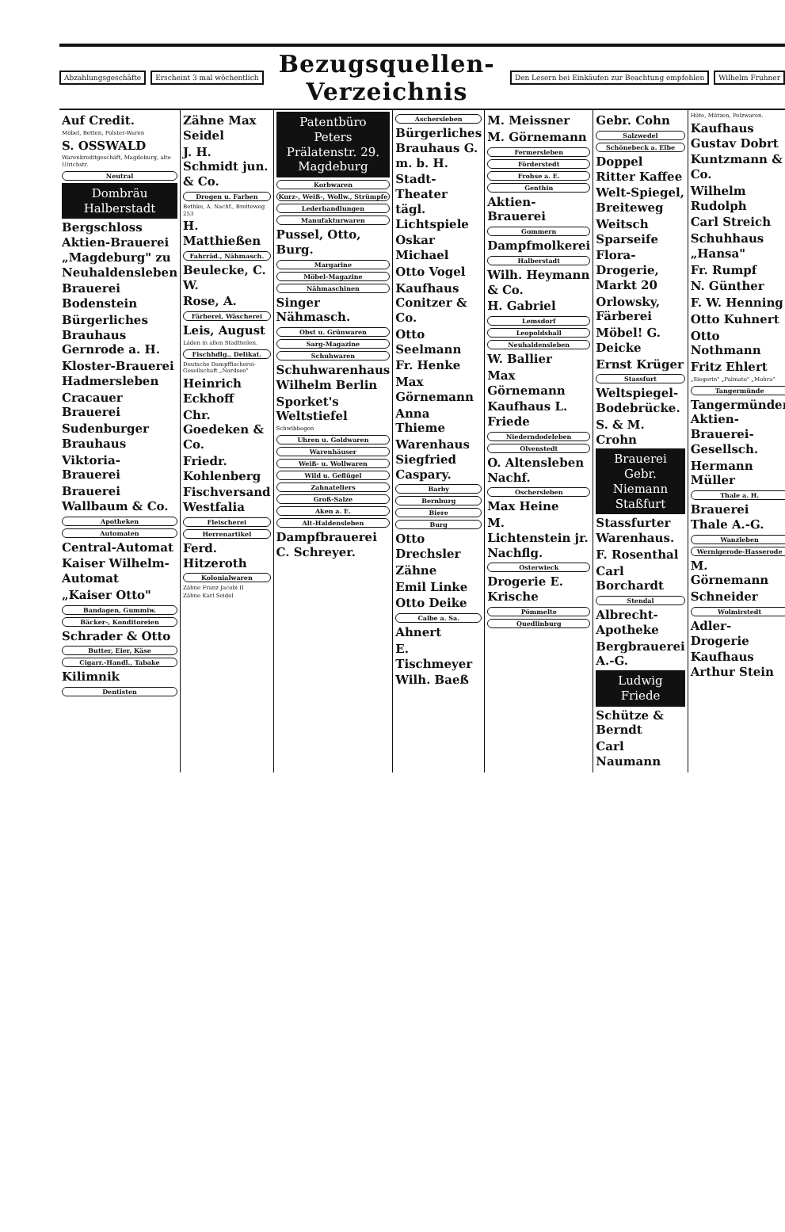Abzahlungsgeschäfte Erscheint 3 mal wöchentlich
Bezugsquellen-Verzeichnis
Den Lesern bei Einkäufen zur Beachtung empfohlen
Wilhelm Fruhner
Auf Credit.
Möbel, Betten, Polster-Waren
S. OSSWALD
Warenkreditgeschäft, Magdeburg, alte Ulrichstr.
Neutral
Dombräu Halberstadt
Bergschloss Aktien-Brauerei „Magdeburg" zu Neuhaldensleben
Brauerei Bodenstein
Bürgerliches Brauhaus Gernrode a. H.
Kloster-Brauerei Hadmersleben
Cracauer Brauerei
Sudenburger Brauhaus
Viktoria-Brauerei
Brauerei Wallbaum & Co.
Apotheken
Automaten
Central-Automat
Kaiser Wilhelm-Automat
„Kaiser Otto"
Bandagen, Gummiw.
Bäcker-, Konditoreien
Schrader & Otto
Butter, Eier, Käse
Cigarr.-Handl., Tabake
Kilimnik
Dentisten
Zähne Max Seidel
J. H. Schmidt jun. & Co.
Drogen u. Farben
Bethke, A. Nachf., Breiteweg 253
H. Matthießen
Fahrräd., Nähmasch.
Beulecke, C. W.
Rose, A.
Färberei, Wäscherei
Leis, August
Läden in allen Stadtteilen.
Fischhdlg., Delikat.
Deutsche Dampffischerei-Gesellschaft „Nordsee"
Heinrich Eckhoff
Chr. Goedeken & Co.
Friedr. Kohlenberg
Fischversand Westfalia
Fleischerei
Herrenartikel
Ferd. Hitzeroth
Kolonialwaren
Zähne Franz Jacobi II
Zähne Karl Seidel
Patentbüro Peters Prälatenstr. 29. Magdeburg
Korbwaren
Kurz-, Weiß-, Wollw., Strümpfe
Lederhandlungen
Manufakturwaren
Pussel, Otto, Burg.
Margarine
Möbel-Magazine
Nähmaschinen
Singer Nähmasch.
Obst u. Grünwaren
Sarg-Magazine
Schuhwaren
Schuhwarenhaus Wilhelm Berlin
Sporket's Weltstiefel
Schwibbogen
Uhren u. Goldwaren
Warenhäuser
Weiß- u. Wollwaren
Wild u. Geflügel
Zahnateliers
Groß-Salze
Aken a. E.
Alt-Haldensleben
Dampfbrauerei C. Schreyer.
Aschersleben
Bürgerliches Brauhaus G. m. b. H.
Stadt-Theater tägl. Lichtspiele
Oskar Michael
Otto Vogel
Kaufhaus Conitzer & Co.
Otto Seelmann
Fr. Henke
Max Görnemann
Anna Thieme
Warenhaus Siegfried Caspary.
Barby
Bernburg
Biere
Burg
Otto Drechsler
Zähne
Emil Linke
Otto Deike
Calbe a. Sa.
Ahnert
E. Tischmeyer
Wilh. Baeß
M. Meissner
M. Görnemann
Fermersleben
Förderstedt
Frohse a. E.
Genthin
Aktien-Brauerei
Gommern
Dampfmolkerei
Halberstadt
Wilh. Heymann & Co.
H. Gabriel
Lemsdorf
Leopoldshall
Neuhaldensleben
W. Ballier
Max Görnemann
Kaufhaus L. Friede
Niederndodeleben
Olvenstedt
O. Altensleben Nachf.
Oschersleben
Max Heine
M. Lichtenstein jr. Nachflg.
Osterwieck
Drogerie E. Krische
Pömmelte
Quedlinburg
Gebr. Cohn
Salzwedel
Schönebeck a. Elbe
Doppel Ritter Kaffee
Welt-Spiegel, Breiteweg
Weitsch Sparseife
Flora-Drogerie, Markt 20
Orlowsky, Färberei
Möbel! G. Deicke
Ernst Krüger
Stassfurt
Weltspiegel-Bodebrücke.
S. & M. Crohn
Brauerei Gebr. Niemann Staßfurt
Stassfurter Warenhaus.
F. Rosenthal
Carl Borchardt
Stendal
Albrecht-Apotheke
Bergbrauerei A.-G.
Ludwig Friede
Schütze & Berndt
Carl Naumann
Hüte, Mützen, Pelzwaren.
Kaufhaus Gustav Dobrt
Kuntzmann & Co.
Wilhelm Rudolph
Carl Streich
Schuhhaus „Hansa"
Fr. Rumpf
N. Günther
F. W. Henning
Otto Kuhnert
Otto Nothmann
Fritz Ehlert
„Siegerin" „Palmato" „Mohra"
Tangermünde
Tangermünder Aktien-Brauerei-Gesellsch.
Hermann Müller
Thale a. H.
Brauerei Thale A.-G.
Wanzleben
Wernigerode-Hasserode
M. Görnemann
Schneider
Wolmirstedt
Adler-Drogerie
Kaufhaus Arthur Stein